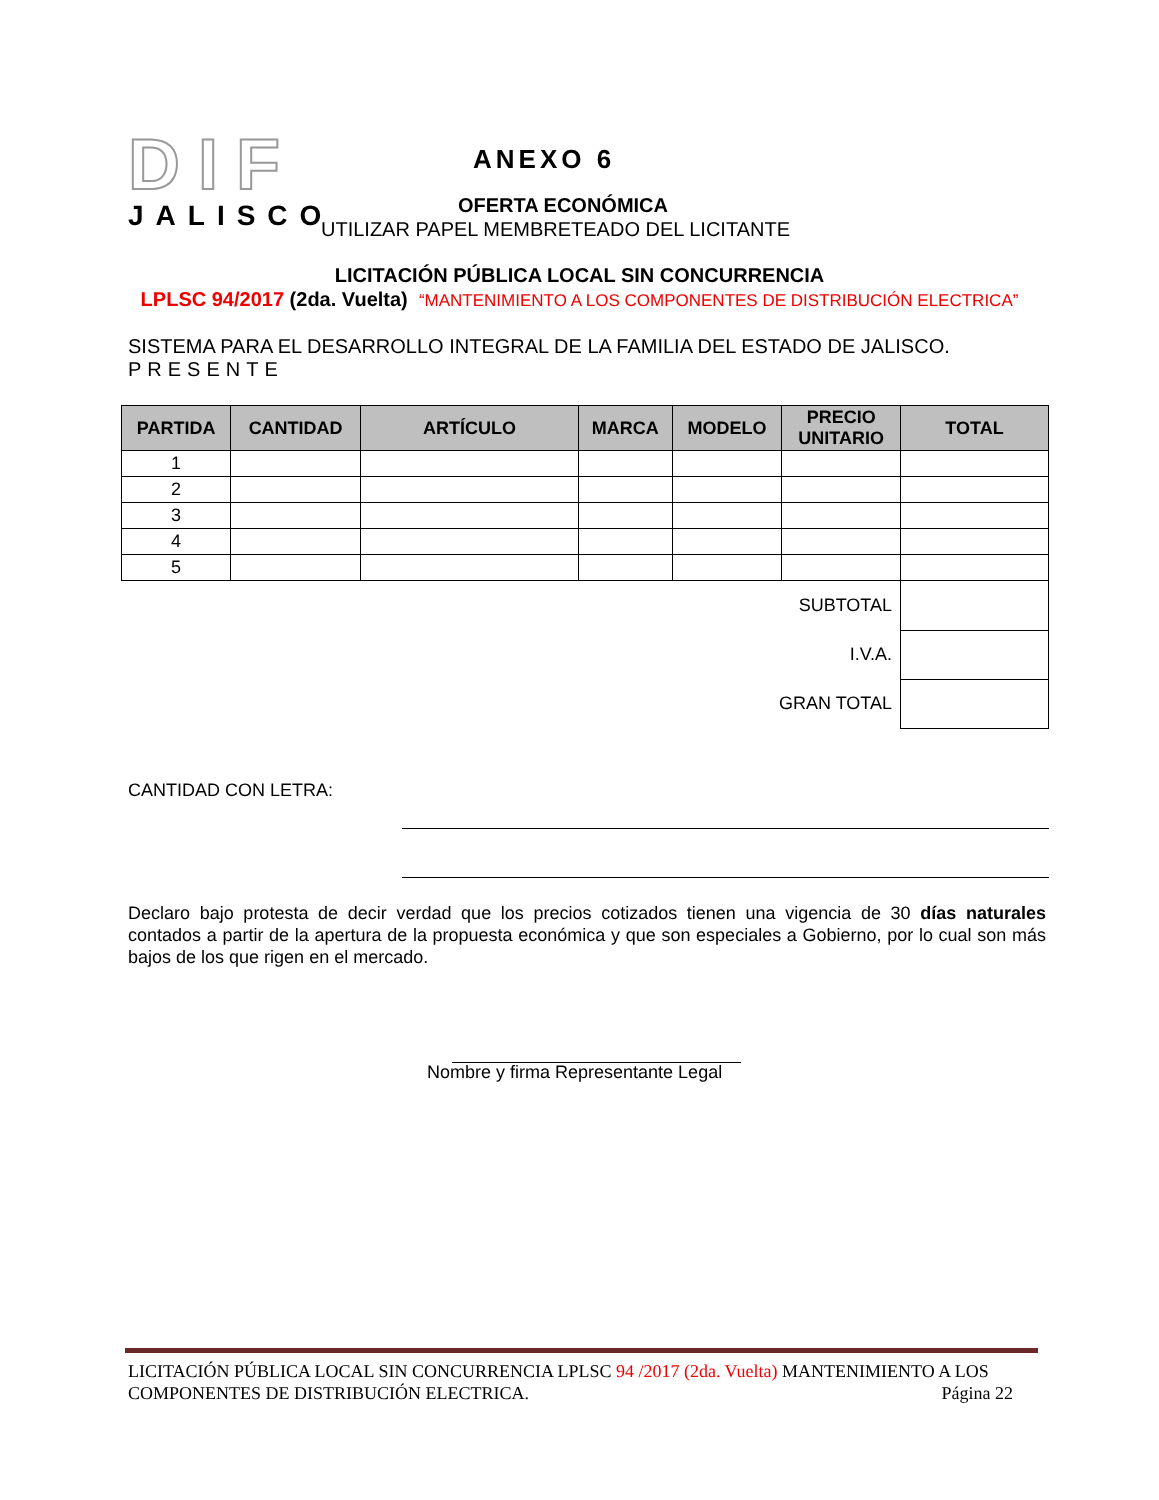DIF
JALISCO
ANEXO 6
OFERTA ECONÓMICA
UTILIZAR PAPEL MEMBRETEADO DEL LICITANTE
LICITACIÓN PÚBLICA LOCAL SIN CONCURRENCIA
LPLSC 94/2017 (2da. Vuelta) “MANTENIMIENTO A LOS COMPONENTES DE DISTRIBUCIÓN ELECTRICA”
SISTEMA PARA EL DESARROLLO INTEGRAL DE LA FAMILIA DEL ESTADO DE JALISCO.
PRESENTE
| PARTIDA | CANTIDAD | ARTÍCULO | MARCA | MODELO | PRECIO UNITARIO | TOTAL |
| --- | --- | --- | --- | --- | --- | --- |
| 1 | | | | | | |
| 2 | | | | | | |
| 3 | | | | | | |
| 4 | | | | | | |
| 5 | | | | | | |
| SUBTOTAL | | | | | | |
| I.V.A. | | | | | | |
| GRAN TOTAL | | | | | | |
CANTIDAD CON LETRA:
Declaro bajo protesta de decir verdad que los precios cotizados tienen una vigencia de 30 días naturales contados a partir de la apertura de la propuesta económica y que son especiales a Gobierno, por lo cual son más bajos de los que rigen en el mercado.
Nombre y firma Representante Legal
LICITACIÓN PÚBLICA LOCAL SIN CONCURRENCIA LPLSC 94 /2017 (2da. Vuelta) MANTENIMIENTO A LOS COMPONENTES DE DISTRIBUCIÓN ELECTRICA. Página 22